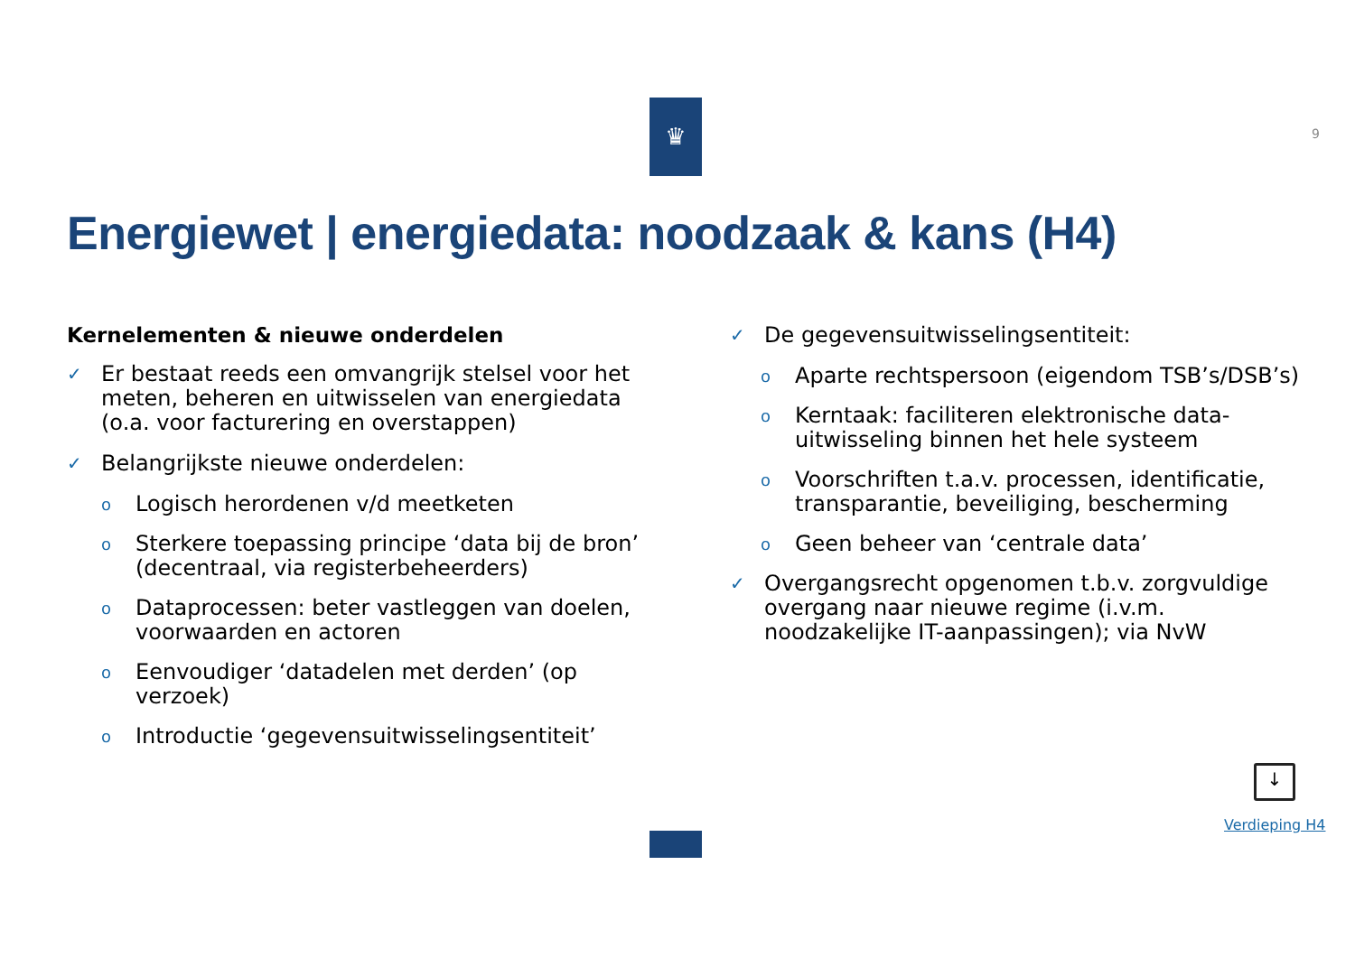♛
9
Energiewet | energiedata: noodzaak & kans (H4)
Kernelementen & nieuwe onderdelen
✓ Er bestaat reeds een omvangrijk stelsel voor het meten, beheren en uitwisselen van energiedata (o.a. voor facturering en overstappen)
✓ Belangrijkste nieuwe onderdelen:
o Logisch herordenen v/d meetketen
o Sterkere toepassing principe ‘data bij de bron’ (decentraal, via registerbeheerders)
o Dataprocessen: beter vastleggen van doelen, voorwaarden en actoren
o Eenvoudiger ‘datadelen met derden’ (op verzoek)
o Introductie ‘gegevensuitwisselingsentiteit’
✓ De gegevensuitwisselingsentiteit:
o Aparte rechtspersoon (eigendom TSB’s/DSB’s)
o Kerntaak: faciliteren elektronische data-uitwisseling binnen het hele systeem
o Voorschriften t.a.v. processen, identificatie, transparantie, beveiliging, bescherming
o Geen beheer van ‘centrale data’
✓ Overgangsrecht opgenomen t.b.v. zorgvuldige overgang naar nieuwe regime (i.v.m. noodzakelijke IT-aanpassingen); via NvW
↓
Verdieping H4